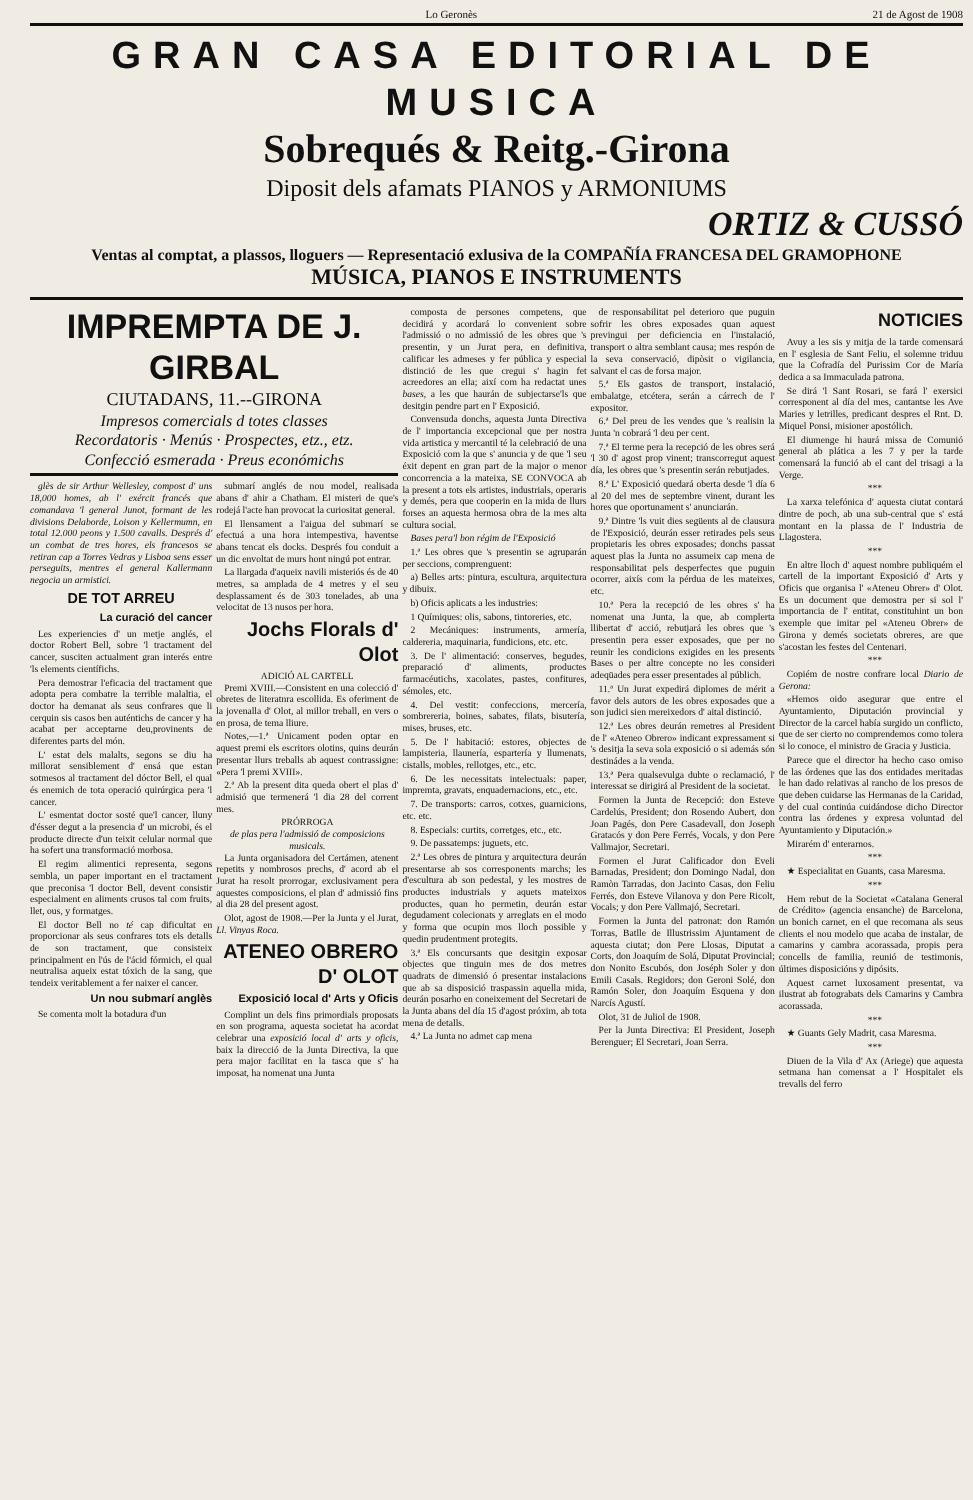Lo Geronès 21 de Agost de 1908
GRAN CASA EDITORIAL DE MUSICA
Sobrequés & Reitg.-Girona
Diposit dels afamats PIANOS y ARMONIUMS
ORTIZ & CUSSÓ
Ventas al comptat, a plassos, lloguers — Representació exlusiva de la COMPAÑÍA FRANCESA DEL GRAMOPHONE
MÚSICA, PIANOS E INSTRUMENTS
IMPREMPTA DE J. GIRBAL
CIUTADANS, 11.--GIRONA
Impresos comercials d totes classes
Recordatoris · Menús · Prospectes, etz., etz.
Confecció esmerada · Preus económichs
glès de sir Arthur Wellesley, compost d' uns 18,000 homes, ab l' exércit francés que comandava 'l general Junot, formant de les divisions Delaborde, Loison y Kellermumn, en total 12.000 peons y 1.500 cavalls. Després d' un combat de tres hores, els francesos se retiran cap a Torres Vedras y Lisboa sens esser perseguits, mentres el general Kallermann negocia un armistici.
DE TOT ARREU
La curació del cancer
Les experiencies d' un metje anglés, el doctor Robert Bell, sobre 'l tractament del cancer, susciten actualment gran interés entre 'ls elements científichs.
Pera demostrar l'eficacia del tractament que adopta pera combatre la terrible malaltia, el doctor ha demanat als seus confrares que li cerquin sis casos ben auténtichs de cancer y ha acabat per acceptarne deu,provinents de diferentes parts del món.
L' estat dels malalts, segons se diu ha millorat sensiblement d' ensá que estan sotmesos al tractament del dóctor Bell, el qual és enemich de tota operació quirúrgica pera 'l cancer.
L' esmentat doctor sosté que'l cancer, lluny d'ésser degut a la presencia d' un microbi, és el producte directe d'un teixit celular normal que ha sofert una transformació morbosa.
El regim alimentici representa, segons sembla, un paper important en el tractament que preconisa 'l doctor Bell, devent consistir especialment en aliments crusos tal com fruits, llet, ous, y formatges.
El doctor Bell no té cap dificultat en proporcionar als seus confrares tots els detalls de son tractament, que consisteix principalment en l'ús de l'ácid fórmich, el qual neutralisa aqueix estat tóxich de la sang, que tendeix veritablement a fer naixer el cancer.
Un nou submarí anglès
Se comenta molt la botadura d'un
submarí anglés de nou model, realisada abans d' ahir a Chatham. El misteri de que's rodejá l'acte han provocat la curiositat general.
El llensament a l'aigua del submarí se efectuá a una hora intempestiva, haventse abans tencat els docks. Després fou conduit a un dic envoltat de murs hont ningú pot entrar.
La llargada d'aqueix navili misteriós és de 40 metres, sa amplada de 4 metres y el seu desplassament és de 303 tonelades, ab una velocitat de 13 nusos per hora.
Jochs Florals d' Olot
ADICIÓ AL CARTELL
Premi XVIII.—Consistent en una colecció d' obretes de literatnra escollida. Es oferiment de la jovenalla d' Olot, al millor treball, en vers o en prosa, de tema lliure.
Notes,—1.ª Unicament poden optar en aquest premi els escritors olotins, quins deurán presentar llurs treballs ab aquest contrassigne: «Pera 'l premi XVIII».
2.ª Ab la present dita queda obert el plas d' admisió que termenerá 'l dia 28 del corrent mes.
PRÓRROGA
de plas pera l'admissió de composicions musicals.
La Junta organisadora del Certámen, atenent repetits y nombrosos prechs, d' acord ab el Jurat ha resolt prorrogar, exclusivament pera aquestes composicions, el plan d' admissió fins al dia 28 del present agost.
Olot, agost de 1908.—Per la Junta y el Jurat, Ll. Vinyas Roca.
ATENEO OBRERO D' OLOT
Exposició local d' Arts y Oficis
Complint un dels fins primordials proposats en son programa, aquesta societat ha acordat celebrar una exposició local d' arts y oficis, baix la direcció de la Junta Directiva, la que pera major facilitat en la tasca que s' ha imposat, ha nomenat una Junta
composta de persones competens, que decidirá y acordará lo convenient sobre l'admissió o no admissió de les obres que 's presentin, y un Jurat pera, en definitiva, calificar les admeses y fer pública y especial distinció de les que cregui s' hagin fet acreedores an ella; així com ha redactat unes bases, a les que haurán de subjectarse'ls que desitgin pendre part en l' Exposició.
Convensuda donchs, aquesta Junta Directiva de l' importancia excepcional que per nostra vida artistica y mercantil té la celebració de una Exposició com la que s' anuncia y de que 'l seu éxit depent en gran part de la major o menor concorrencia a la mateixa, SE CONVOCA ab la present a tots els artistes, industrials, operaris y demés, pera que cooperin en la mida de llurs forses an aquesta hermosa obra de la mes alta cultura social.
Bases pera'l bon régim de l'Exposició
1.ª Les obres que 's presentin se agruparán per seccions, comprenguent:
a) Belles arts: pintura, escultura, arquitectura y dibuix.
b) Oficis aplicats a les industries:
1 Químiques: olis, sabons, tintoreries, etc.
2 Mecániques: instruments, armería, caldereria, maquinaria, fundicions, etc. etc.
3. De l' alimentació: conserves, begudes, preparació d' aliments, productes farmacéutichs, xacolates, pastes, confitures, sémoles, etc.
4. Del vestit: confeccions, mercería, sombrereria, boines, sabates, filats, bisutería, mises, bruses, etc.
5. De l' habitació: estores, objectes de lampisteria, llaunería, espartería y llumenats, cistalls, mobles, rellotges, etc., etc.
6. De les necessitats intelectuals: paper, impremta, gravats, enquadernacions, etc., etc.
7. De transports: carros, cotxes, guarnicions, etc. etc.
8. Especials: curtits, corretges, etc., etc.
9. De passatemps: juguets, etc.
2.ª Les obres de pintura y arquitectura deurán presentarse ab sos corresponents marchs; les d'escultura ab son pedestal, y les mostres de productes industrials y aquets mateixos productes, quan ho permetin, deurán estar degudament colecionats y arreglats en el modo y forma que ocupin mos lloch possible y quedin prudentment protegits.
3.ª Els concursants que desitgin exposar objectes que tinguin mes de dos metres quadrats de dimensió ó presentar instalacions que ab sa disposició traspassin aquella mida, deurán posarho en coneixement del Secretari de la Junta abans del día 15 d'agost próxim, ab tota mena de detalls.
4.ª La Junta no admet cap mena
de responsabilitat pel deterioro que puguin sofrir les obres exposades quan aquest previngui per deficiencia en l'instalació, transport o altra semblant causa; mes respón de la seva conservació, dipòsit o vigilancia, salvant el cas de forsa major.
5.ª Els gastos de transport, instalació, embalatge, etcétera, serán a cárrech de l' expositor.
6.ª Del preu de les vendes que 's realisin la Junta 'n cobrará 'l deu per cent.
7.ª El terme pera la recepció de les obres será 'l 30 d' agost prop vinent; transcorregut aquest día, les obres que 's presentin serán rebutjades.
8.ª L' Exposició quedará oberta desde 'l día 6 al 20 del mes de septembre vinent, durant les hores que oportunament s' anunciarán.
9.ª Dintre 'ls vuit dies següents al de clausura de l'Exposició, deurán esser retirades pels seus propietaris les obres exposades; donchs passat aquest plas la Junta no assumeix cap mena de responsabilitat pels desperfectes que puguin ocorrer, aixís com la pérdua de les mateixes, etc.
10.ª Pera la recepció de les obres s' ha nomenat una Junta, la que, ab complerta llibertat d' acció, rebutjará les obres que 's presentin pera esser exposades, que per no reunir les condicions exigides en les presents Bases o per altre concepte no les consideri adeqüades pera esser presentades al públich.
11.ª Un Jurat expedirá diplomes de mérit a favor dels autors de les obres exposades que a son judici sien mereixedors d' aital distinció.
12.ª Les obres deurán remetres al President de l' «Ateneo Obrero» indicant expressament si 's desitja la seva sola exposició o si además són destinádes a la venda.
13.ª Pera qualsevulga dubte o reclamació, l' interessat se dirigirá al President de la societat.
Formen la Junta de Recepció: don Esteve Cardelús, President; don Rosendo Aubert, don Joan Pagés, don Pere Casadevall, don Joseph Gratacós y don Pere Ferrés, Vocals, y don Pere Vallmajor, Secretari.
Formen el Jurat Calificador don Eveli Barnadas, President; don Domingo Nadal, don Ramòn Tarradas, don Jacinto Casas, don Feliu Ferrés, don Esteve Vilanova y don Pere Ricolt, Vocals; y don Pere Vallmajó, Secretari.
Formen la Junta del patronat: don Ramón Torras, Batlle de Illustrissim Ajuntament de aquesta ciutat; don Pere Llosas, Diputat a Corts, don Joaquím de Solá, Diputat Provincial; don Nonito Escubós, don Joséph Soler y don Emili Casals. Regidors; don Geroni Solé, don Ramón Soler, don Joaquím Esquena y don Narcís Agustí.
Olot, 31 de Juliol de 1908.
Per la Junta Directiva: El President, Joseph Berenguer; El Secretari, Joan Serra.
NOTICIES
Avuy a les sis y mitja de la tarde comensará en l' esglesia de Sant Feliu, el solemne triduu que la Cofradía del Purissim Cor de María dedica a sa Immaculada patrona.
Se dirá 'l Sant Rosari, se fará l' exersici corresponent al día del mes, cantantse les Ave Maries y letrilles, predicant despres el Rnt. D. Miquel Ponsi, misioner apostólich.
El diumenge hi haurá missa de Comunió general ab plática a les 7 y per la tarde comensará la funció ab el cant del trisagi a la Verge.
***
La xarxa telefónica d' aquesta ciutat contará dintre de poch, ab una sub-central que s' está montant en la plassa de l' Industria de Llagostera.
***
En altre lloch d' aquest nombre publiquém el cartell de la important Exposició d' Arts y Oficis que organisa l' «Ateneu Obrer» d' Olot. Es un document que demostra per si sol l' importancia de l' entitat, constituhint un bon exemple que imitar pel «Ateneu Obrer» de Girona y demés societats obreres, are que s'acostan les festes del Centenari.
***
Copiém de nostre confrare local Diario de Gerona:
«Hemos oido asegurar que entre el Ayuntamiento, Diputación provincial y Director de la carcel había surgido un conflicto, que de ser cierto no comprendemos como tolera si lo conoce, el ministro de Gracia y Justicia.
Parece que el director ha hecho caso omiso de las órdenes que las dos entidades meritadas le han dado relativas al rancho de los presos de que deben cuidarse las Hermanas de la Caridad, y del cual continúa cuidándose dicho Director contra las órdenes y expresa voluntad del Ayuntamiento y Diputación.»
Mirarém d' enterarnos.
***
★ Especialitat en Guants, casa Maresma.
***
Hem rebut de la Societat «Catalana General de Crédito» (agencia ensanche) de Barcelona, un bonich carnet, en el que recomana als seus clients el nou modelo que acaba de instalar, de camarins y cambra acorassada, propis pera concells de familia, reunió de testimonis, últimes disposicións y dipósits.
Aquest carnet luxosament presentat, va ilustrat ab fotograbats dels Camarins y Cambra acorassada.
***
★ Guants Gely Madrit, casa Maresma.
***
Diuen de la Vila d' Ax (Ariege) que aquesta setmana han comensat a l' Hospitalet els trevalls del ferro